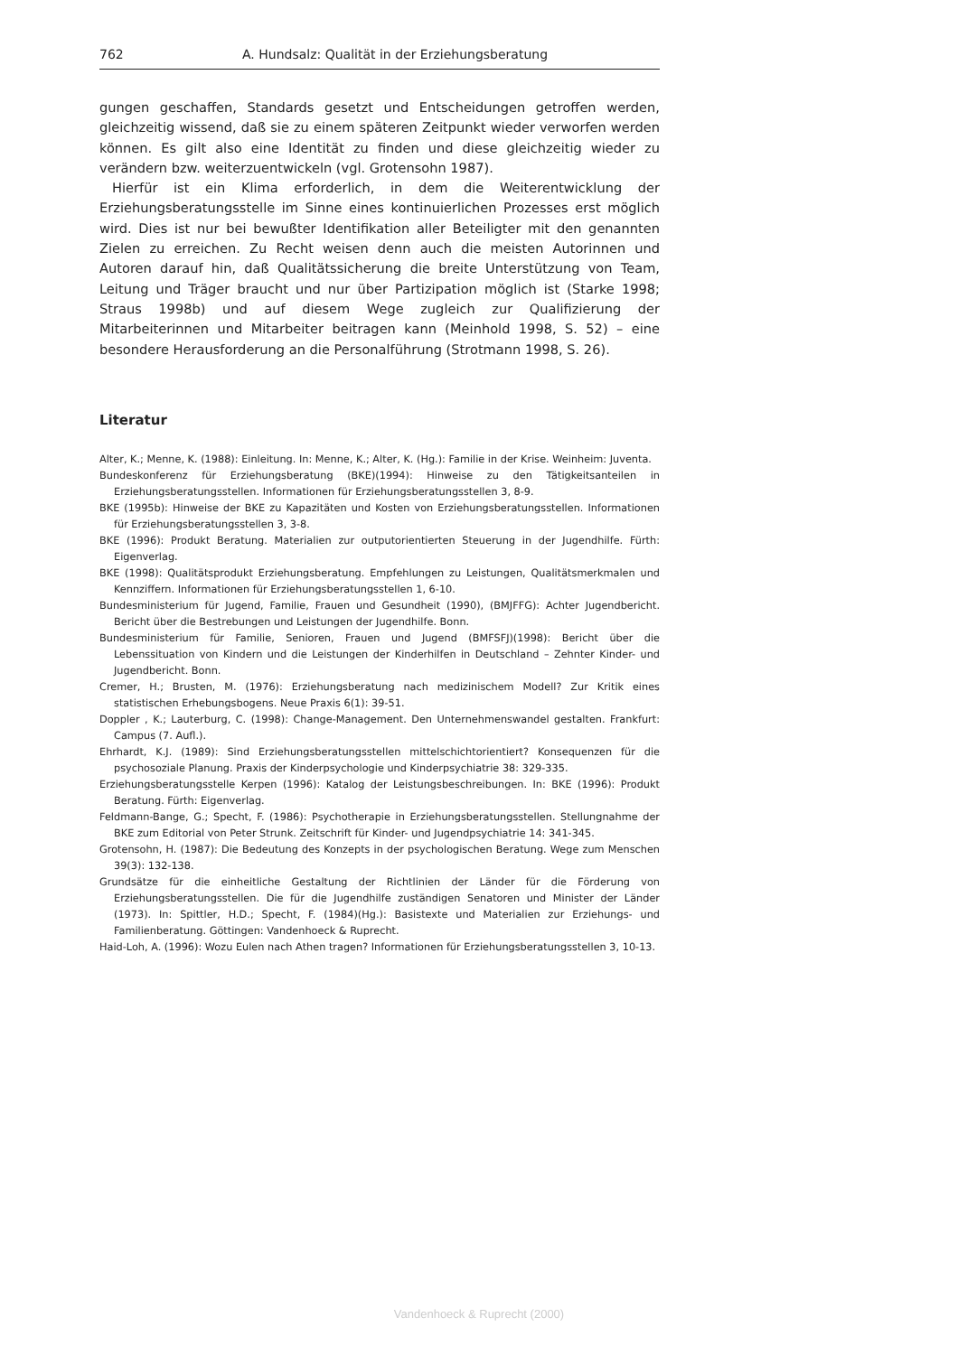762 A. Hundsalz: Qualität in der Erziehungsberatung
gungen geschaffen, Standards gesetzt und Entscheidungen getroffen werden, gleichzeitig wissend, daß sie zu einem späteren Zeitpunkt wieder verworfen werden können. Es gilt also eine Identität zu finden und diese gleichzeitig wieder zu verändern bzw. weiterzuentwickeln (vgl. Grotensohn 1987).
Hierfür ist ein Klima erforderlich, in dem die Weiterentwicklung der Erziehungsberatungsstelle im Sinne eines kontinuierlichen Prozesses erst möglich wird. Dies ist nur bei bewußter Identifikation aller Beteiligter mit den genannten Zielen zu erreichen. Zu Recht weisen denn auch die meisten Autorinnen und Autoren darauf hin, daß Qualitätssicherung die breite Unterstützung von Team, Leitung und Träger braucht und nur über Partizipation möglich ist (Starke 1998; Straus 1998b) und auf diesem Wege zugleich zur Qualifizierung der Mitarbeiterinnen und Mitarbeiter beitragen kann (Meinhold 1998, S. 52) – eine besondere Herausforderung an die Personalführung (Strotmann 1998, S. 26).
Literatur
Alter, K.; Menne, K. (1988): Einleitung. In: Menne, K.; Alter, K. (Hg.): Familie in der Krise. Weinheim: Juventa.
Bundeskonferenz für Erziehungsberatung (BKE)(1994): Hinweise zu den Tätigkeitsanteilen in Erziehungsberatungsstellen. Informationen für Erziehungsberatungsstellen 3, 8-9.
BKE (1995b): Hinweise der BKE zu Kapazitäten und Kosten von Erziehungsberatungsstellen. Informationen für Erziehungsberatungsstellen 3, 3-8.
BKE (1996): Produkt Beratung. Materialien zur outputorientierten Steuerung in der Jugendhilfe. Fürth: Eigenverlag.
BKE (1998): Qualitätsprodukt Erziehungsberatung. Empfehlungen zu Leistungen, Qualitätsmerkmalen und Kennziffern. Informationen für Erziehungsberatungsstellen 1, 6-10.
Bundesministerium für Jugend, Familie, Frauen und Gesundheit (1990), (BMJFFG): Achter Jugendbericht. Bericht über die Bestrebungen und Leistungen der Jugendhilfe. Bonn.
Bundesministerium für Familie, Senioren, Frauen und Jugend (BMFSFJ)(1998): Bericht über die Lebenssituation von Kindern und die Leistungen der Kinderhilfen in Deutschland – Zehnter Kinder- und Jugendbericht. Bonn.
Cremer, H.; Brusten, M. (1976): Erziehungsberatung nach medizinischem Modell? Zur Kritik eines statistischen Erhebungsbogens. Neue Praxis 6(1): 39-51.
Doppler , K.; Lauterburg, C. (1998): Change-Management. Den Unternehmenswandel gestalten. Frankfurt: Campus (7. Aufl.).
Ehrhardt, K.J. (1989): Sind Erziehungsberatungsstellen mittelschichtorientiert? Konsequenzen für die psychosoziale Planung. Praxis der Kinderpsychologie und Kinderpsychiatrie 38: 329-335.
Erziehungsberatungsstelle Kerpen (1996): Katalog der Leistungsbeschreibungen. In: BKE (1996): Produkt Beratung. Fürth: Eigenverlag.
Feldmann-Bange, G.; Specht, F. (1986): Psychotherapie in Erziehungsberatungsstellen. Stellungnahme der BKE zum Editorial von Peter Strunk. Zeitschrift für Kinder- und Jugendpsychiatrie 14: 341-345.
Grotensohn, H. (1987): Die Bedeutung des Konzepts in der psychologischen Beratung. Wege zum Menschen 39(3): 132-138.
Grundsätze für die einheitliche Gestaltung der Richtlinien der Länder für die Förderung von Erziehungsberatungsstellen. Die für die Jugendhilfe zuständigen Senatoren und Minister der Länder (1973). In: Spittler, H.D.; Specht, F. (1984)(Hg.): Basistexte und Materialien zur Erziehungs- und Familienberatung. Göttingen: Vandenhoeck & Ruprecht.
Haid-Loh, A. (1996): Wozu Eulen nach Athen tragen? Informationen für Erziehungsberatungsstellen 3, 10-13.
Vandenhoeck & Ruprecht (2000)